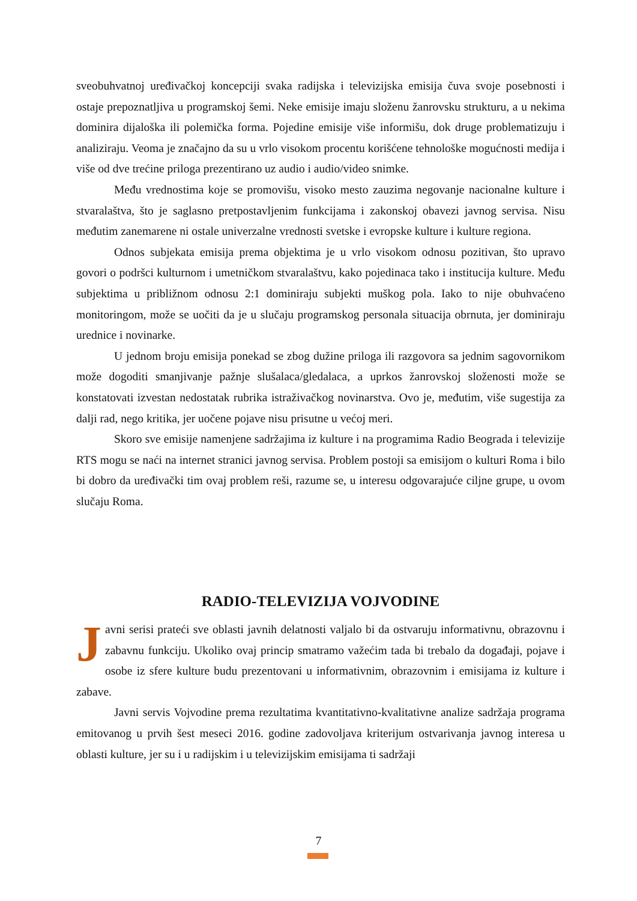sveobuhvatnoj uređivačkoj koncepciji svaka radijska i televizijska emisija čuva svoje posebnosti i ostaje prepoznatljiva u programskoj šemi. Neke emisije imaju složenu žanrovsku strukturu, a u nekima dominira dijaloška ili polemička forma. Pojedine emisije više informišu, dok druge problematizuju i analiziraju. Veoma je značajno da su u vrlo visokom procentu korišćene tehnološke mogućnosti medija i više od dve trećine priloga prezentirano uz audio i audio/video snimke.
Među vrednostima koje se promovišu, visoko mesto zauzima negovanje nacionalne kulture i stvaralaštva, što je saglasno pretpostavljenim funkcijama i zakonskoj obavezi javnog servisa. Nisu međutim zanemarene ni ostale univerzalne vrednosti svetske i evropske kulture i kulture regiona.
Odnos subjekata emisija prema objektima je u vrlo visokom odnosu pozitivan, što upravo govori o podršci kulturnom i umetničkom stvaralaštvu, kako pojedinaca tako i institucija kulture. Među subjektima u približnom odnosu 2:1 dominiraju subjekti muškog pola. Iako to nije obuhvaćeno monitoringom, može se uočiti da je u slučaju programskog personala situacija obrnuta, jer dominiraju urednice i novinarke.
U jednom broju emisija ponekad se zbog dužine priloga ili razgovora sa jednim sagovornikom može dogoditi smanjivanje pažnje slušalaca/gledalaca, a uprkos žanrovskoj složenosti može se konstatovati izvestan nedostatak rubrika istraživačkog novinarstva. Ovo je, međutim, više sugestija za dalji rad, nego kritika, jer uočene pojave nisu prisutne u većoj meri.
Skoro sve emisije namenjene sadržajima iz kulture i na programima Radio Beograda i televizije RTS mogu se naći na internet stranici javnog servisa. Problem postoji sa emisijom o kulturi Roma i bilo bi dobro da uređivački tim ovaj problem reši, razume se, u interesu odgovarajuće ciljne grupe, u ovom slučaju Roma.
RADIO-TELEVIZIJA VOJVODINE
Javni serisi prateći sve oblasti javnih delatnosti valjalo bi da ostvaruju informativnu, obrazovnu i zabavnu funkciju. Ukoliko ovaj princip smatramo važećim tada bi trebalo da događaji, pojave i osobe iz sfere kulture budu prezentovani u informativnim, obrazovnim i emisijama iz kulture i zabave.
Javni servis Vojvodine prema rezultatima kvantitativno-kvalitativne analize sadržaja programa emitovanog u prvih šest meseci 2016. godine zadovoljava kriterijum ostvarivanja javnog interesa u oblasti kulture, jer su i u radijskim i u televizijskim emisijama ti sadržaji
7